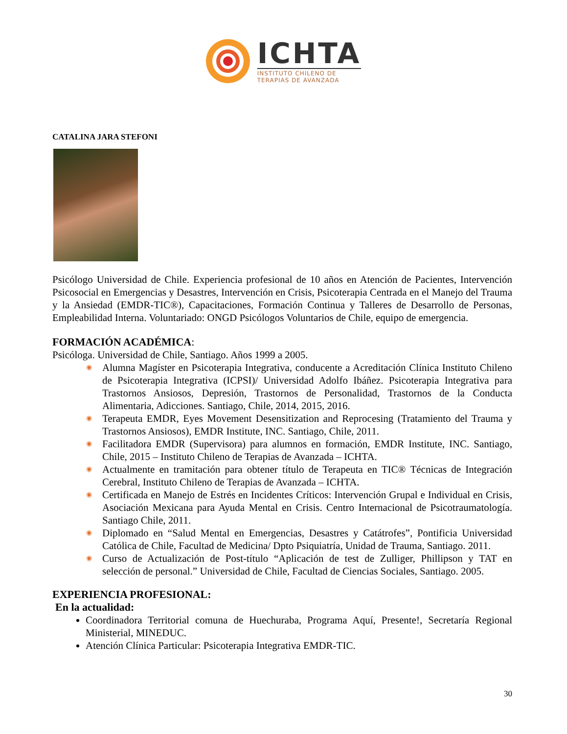ICHTA
INSTITUTO CHILENO DE
TERAPIAS DE AVANZADA
CATALINA JARA STEFONI
Psicólogo Universidad de Chile. Experiencia profesional de 10 años en Atención de Pacientes, Intervención Psicosocial en Emergencias y Desastres, Intervención en Crisis, Psicoterapia Centrada en el Manejo del Trauma y la Ansiedad (EMDR-TIC®), Capacitaciones, Formación Continua y Talleres de Desarrollo de Personas, Empleabilidad Interna. Voluntariado: ONGD Psicólogos Voluntarios de Chile, equipo de emergencia.
FORMACIÓN ACADÉMICA:
Psicóloga. Universidad de Chile, Santiago. Años 1999 a 2005.
◉ Alumna Magíster en Psicoterapia Integrativa, conducente a Acreditación Clínica Instituto Chileno de Psicoterapia Integrativa (ICPSI)/ Universidad Adolfo Ibáñez. Psicoterapia Integrativa para Trastornos Ansiosos, Depresión, Trastornos de Personalidad, Trastornos de la Conducta Alimentaria, Adicciones. Santiago, Chile, 2014, 2015, 2016.
◉ Terapeuta EMDR, Eyes Movement Desensitization and Reprocesing (Tratamiento del Trauma y Trastornos Ansiosos), EMDR Institute, INC. Santiago, Chile, 2011.
◉ Facilitadora EMDR (Supervisora) para alumnos en formación, EMDR Institute, INC. Santiago, Chile, 2015 – Instituto Chileno de Terapias de Avanzada – ICHTA.
◉ Actualmente en tramitación para obtener título de Terapeuta en TIC® Técnicas de Integración Cerebral, Instituto Chileno de Terapias de Avanzada – ICHTA.
◉ Certificada en Manejo de Estrés en Incidentes Críticos: Intervención Grupal e Individual en Crisis, Asociación Mexicana para Ayuda Mental en Crisis. Centro Internacional de Psicotraumatología. Santiago Chile, 2011.
◉ Diplomado en “Salud Mental en Emergencias, Desastres y Catátrofes”, Pontificia Universidad Católica de Chile, Facultad de Medicina/ Dpto Psiquiatría, Unidad de Trauma, Santiago. 2011.
◉ Curso de Actualización de Post-título “Aplicación de test de Zulliger, Phillipson y TAT en selección de personal.” Universidad de Chile, Facultad de Ciencias Sociales, Santiago. 2005.
EXPERIENCIA PROFESIONAL:
En la actualidad:
Coordinadora Territorial comuna de Huechuraba, Programa Aquí, Presente!, Secretaría Regional Ministerial, MINEDUC.
Atención Clínica Particular: Psicoterapia Integrativa EMDR-TIC.
30